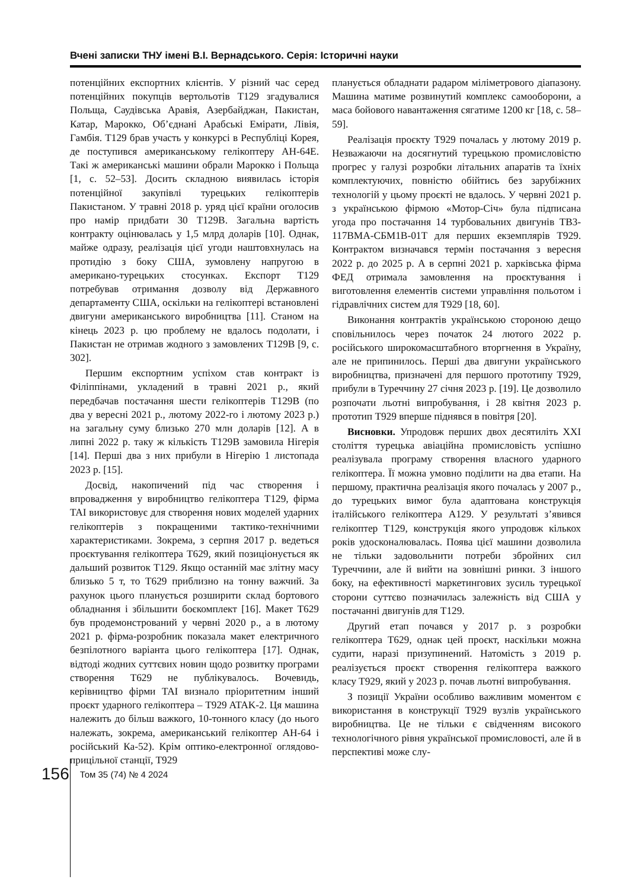Вчені записки ТНУ імені В.І. Вернадського. Серія: Історичні науки
потенційних експортних клієнтів. У різний час серед потенційних покупців вертольотів T129 згадувалися Польща, Саудівська Аравія, Азербайджан, Пакистан, Катар, Марокко, Об’єднані Арабські Емірати, Лівія, Гамбія. T129 брав участь у конкурсі в Республіці Корея, де поступився американському гелікоптеру AH-64E. Такі ж американські машини обрали Марокко і Польща [1, с. 52–53]. Досить складною виявилась історія потенційної закупівлі турецьких гелікоптерів Пакистаном. У травні 2018 р. уряд цієї країни оголосив про намір придбати 30 T129B. Загальна вартість контракту оцінювалась у 1,5 млрд доларів [10]. Однак, майже одразу, реалізація цієї угоди наштовхнулась на протидію з боку США, зумовлену напругою в американо-турецьких стосунках. Експорт T129 потребував отримання дозволу від Державного департаменту США, оскільки на гелікоптері встановлені двигуни американського виробництва [11]. Станом на кінець 2023 р. цю проблему не вдалось подолати, і Пакистан не отримав жодного з замовлених T129B [9, с. 302].
Першим експортним успіхом став контракт із Філіппінами, укладений в травні 2021 р., який передбачав постачання шести гелікоптерів T129B (по два у вересні 2021 р., лютому 2022-го і лютому 2023 р.) на загальну суму близько 270 млн доларів [12]. А в липні 2022 р. таку ж кількість T129B замовила Нігерія [14]. Перші два з них прибули в Нігерію 1 листопада 2023 р. [15].
Досвід, накопичений під час створення і впровадження у виробництво гелікоптера T129, фірма TAI використовує для створення нових моделей ударних гелікоптерів з покращеними тактико-технічними характеристиками. Зокрема, з серпня 2017 р. ведеться проєктування гелікоптера T629, який позиціонується як дальший розвиток T129. Якщо останній має злітну масу близько 5 т, то T629 приблизно на тонну важчий. За рахунок цього планується розширити склад бортового обладнання і збільшити боєкомплект [16]. Макет T629 був продемонстрований у червні 2020 р., а в лютому 2021 р. фірма-розробник показала макет електричного безпілотного варіанта цього гелікоптера [17]. Однак, відтоді жодних суттєвих новин щодо розвитку програми створення T629 не публікувалось. Вочевидь, керівництво фірми TAI визнало пріоритетним інший проєкт ударного гелікоптера – T929 ATAK-2. Ця машина належить до більш важкого, 10-тонного класу (до нього належать, зокрема, американський гелікоптер AH-64 і російський Ка-52). Крім оптико-електронної оглядово-прицільної станції, T929
планується обладнати радаром міліметрового діапазону. Машина матиме розвинутий комплекс самооборони, а маса бойового навантаження сягатиме 1200 кг [18, с. 58–59].
Реалізація проєкту T929 почалась у лютому 2019 р. Незважаючи на досягнутий турецькою промисловістю прогрес у галузі розробки літальних апаратів та їхніх комплектуючих, повністю обійтись без зарубіжних технологій у цьому проєкті не вдалось. У червні 2021 р. з українською фірмою «Мотор-Січ» була підписана угода про постачання 14 турбовальних двигунів ТВ3-117ВМА-СБМ1В-01Т для перших екземплярів T929. Контрактом визначався термін постачання з вересня 2022 р. до 2025 р. А в серпні 2021 р. харківська фірма ФЕД отримала замовлення на проєктування і виготовлення елементів системи управління польотом і гідравлічних систем для T929 [18, 60].
Виконання контрактів українською стороною дещо сповільнилось через початок 24 лютого 2022 р. російського широкомасштабного вторгнення в Україну, але не припинилось. Перші два двигуни українського виробництва, призначені для першого прототипу T929, прибули в Туреччину 27 січня 2023 р. [19]. Це дозволило розпочати льотні випробування, і 28 квітня 2023 р. прототип T929 вперше піднявся в повітря [20].
Висновки. Упродовж перших двох десятиліть XXI століття турецька авіаційна промисловість успішно реалізувала програму створення власного ударного гелікоптера. Її можна умовно поділити на два етапи. На першому, практична реалізація якого почалась у 2007 р., до турецьких вимог була адаптована конструкція італійського гелікоптера A129. У результаті з’явився гелікоптер T129, конструкція якого упродовж кількох років удосконалювалась. Поява цієї машини дозволила не тільки задовольнити потреби збройних сил Туреччини, але й вийти на зовнішні ринки. З іншого боку, на ефективності маркетингових зусиль турецької сторони суттєво позначилась залежність від США у постачанні двигунів для T129.
Другий етап почався у 2017 р. з розробки гелікоптера T629, однак цей проєкт, наскільки можна судити, наразі призупинений. Натомість з 2019 р. реалізується проєкт створення гелікоптера важкого класу T929, який у 2023 р. почав льотні випробування.
З позиції України особливо важливим моментом є використання в конструкції T929 вузлів українського виробництва. Це не тільки є свідченням високого технологічного рівня української промисловості, але й в перспективі може слу-
156 Том 35 (74) № 4 2024